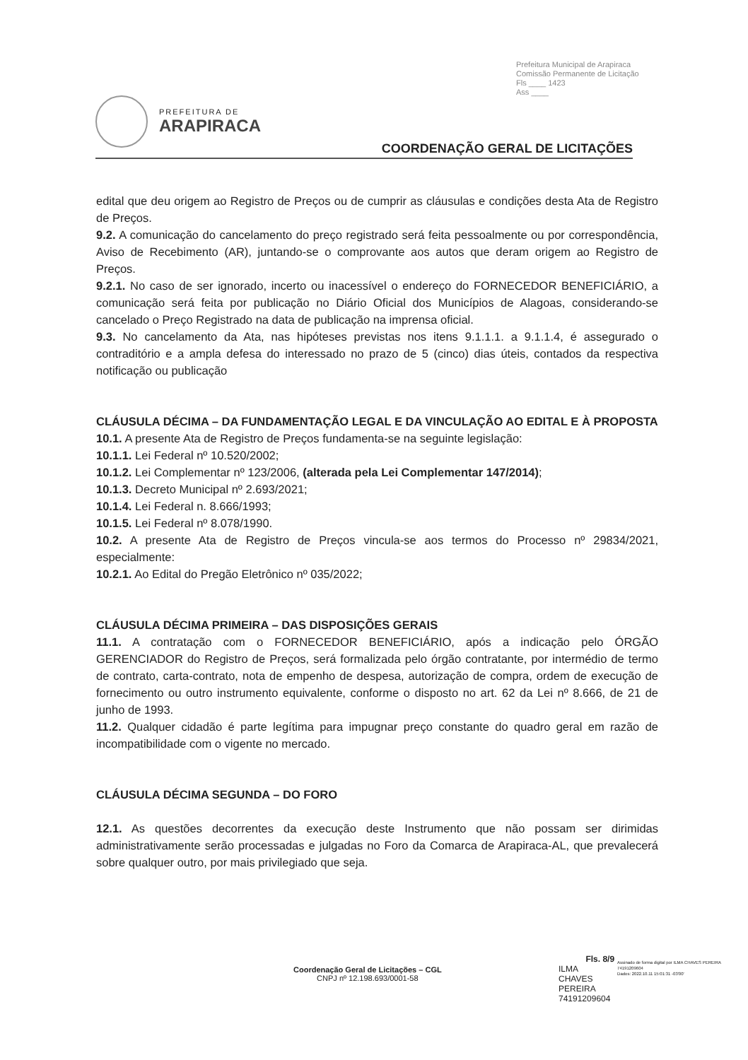Prefeitura Municipal de Arapiraca
Comissão Permanente de Licitação
Fls ____ 1423
Ass ____
PREFEITURA DE
ARAPIRACA
COORDENAÇÃO GERAL DE LICITAÇÕES
edital que deu origem ao Registro de Preços ou de cumprir as cláusulas e condições desta Ata de Registro de Preços.
9.2. A comunicação do cancelamento do preço registrado será feita pessoalmente ou por correspondência, Aviso de Recebimento (AR), juntando-se o comprovante aos autos que deram origem ao Registro de Preços.
9.2.1. No caso de ser ignorado, incerto ou inacessível o endereço do FORNECEDOR BENEFICIÁRIO, a comunicação será feita por publicação no Diário Oficial dos Municípios de Alagoas, considerando-se cancelado o Preço Registrado na data de publicação na imprensa oficial.
9.3. No cancelamento da Ata, nas hipóteses previstas nos itens 9.1.1.1. a 9.1.1.4, é assegurado o contraditório e a ampla defesa do interessado no prazo de 5 (cinco) dias úteis, contados da respectiva notificação ou publicação
CLÁUSULA DÉCIMA – DA FUNDAMENTAÇÃO LEGAL E DA VINCULAÇÃO AO EDITAL E À PROPOSTA
10.1. A presente Ata de Registro de Preços fundamenta-se na seguinte legislação:
10.1.1. Lei Federal nº 10.520/2002;
10.1.2. Lei Complementar nº 123/2006, (alterada pela Lei Complementar 147/2014);
10.1.3. Decreto Municipal nº 2.693/2021;
10.1.4. Lei Federal n. 8.666/1993;
10.1.5. Lei Federal nº 8.078/1990.
10.2. A presente Ata de Registro de Preços vincula-se aos termos do Processo nº 29834/2021, especialmente:
10.2.1. Ao Edital do Pregão Eletrônico nº 035/2022;
CLÁUSULA DÉCIMA PRIMEIRA – DAS DISPOSIÇÕES GERAIS
11.1. A contratação com o FORNECEDOR BENEFICIÁRIO, após a indicação pelo ÓRGÃO GERENCIADOR do Registro de Preços, será formalizada pelo órgão contratante, por intermédio de termo de contrato, carta-contrato, nota de empenho de despesa, autorização de compra, ordem de execução de fornecimento ou outro instrumento equivalente, conforme o disposto no art. 62 da Lei nº 8.666, de 21 de junho de 1993.
11.2. Qualquer cidadão é parte legítima para impugnar preço constante do quadro geral em razão de incompatibilidade com o vigente no mercado.
CLÁUSULA DÉCIMA SEGUNDA – DO FORO
12.1. As questões decorrentes da execução deste Instrumento que não possam ser dirimidas administrativamente serão processadas e julgadas no Foro da Comarca de Arapiraca-AL, que prevalecerá sobre qualquer outro, por mais privilegiado que seja.
Coordenação Geral de Licitações – CGL
CNPJ nº 12.198.693/0001-58
Fls. 8/9
ILMA CHAVES
PEREIRA
74191209604
Assinado de forma digital por ILMA CHAVES PEREIRA 74191209604
Dados: 2022.10.11 15:01:31 -03'00'